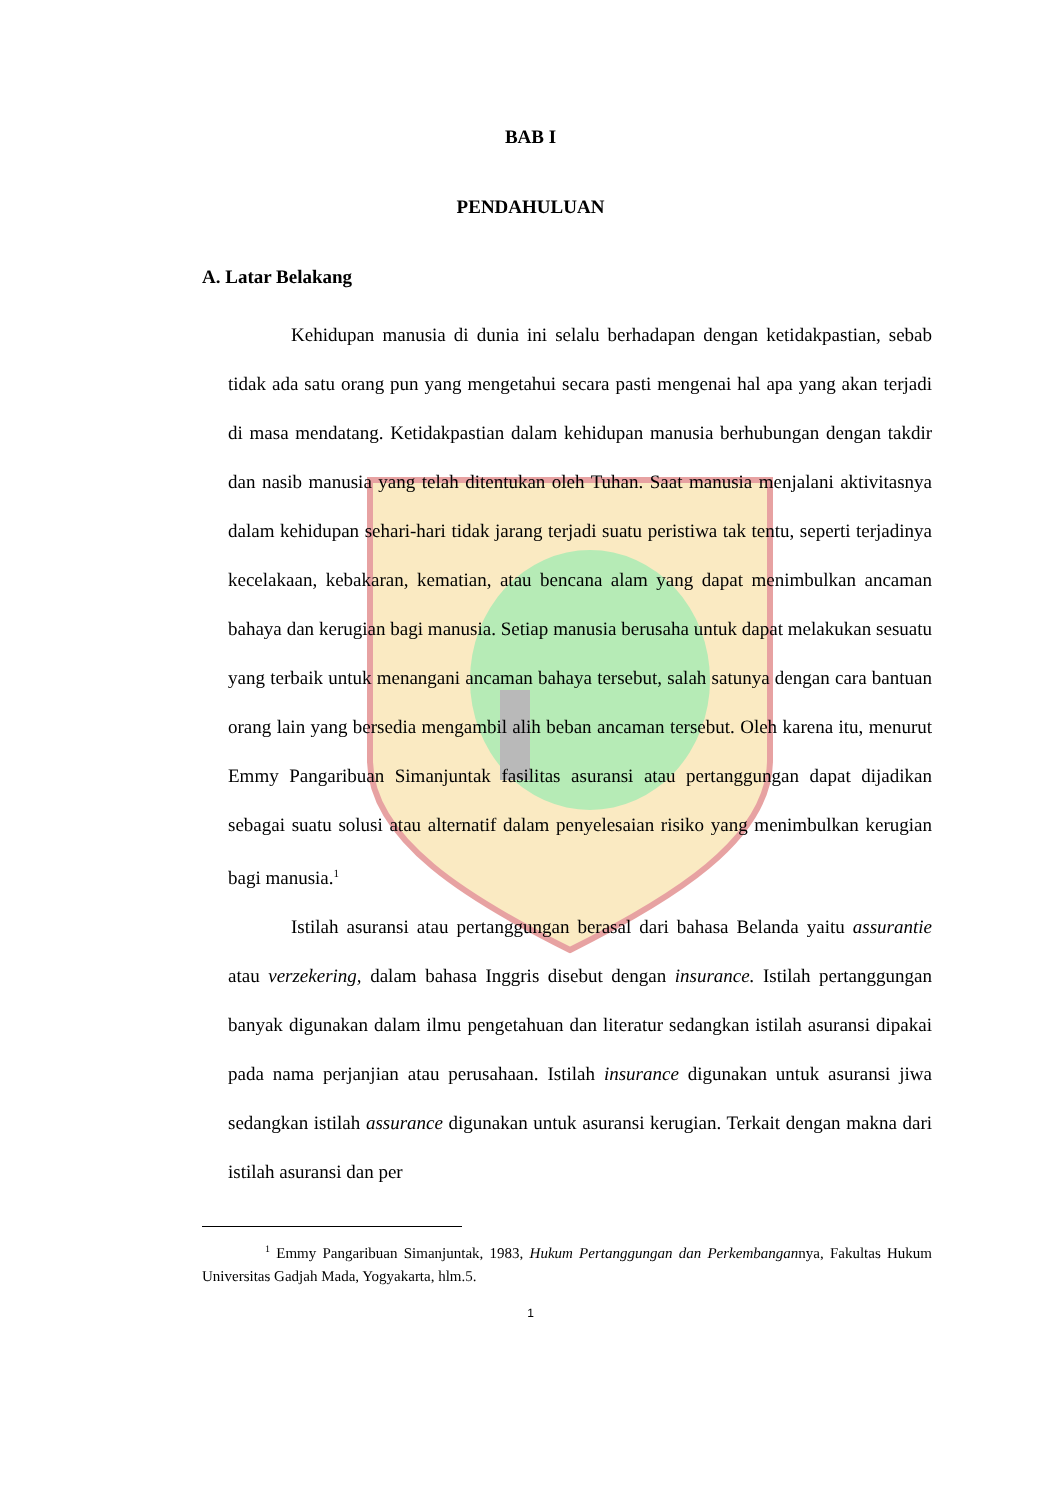BAB I
PENDAHULUAN
A. Latar Belakang
Kehidupan manusia di dunia ini selalu berhadapan dengan ketidakpastian, sebab tidak ada satu orang pun yang mengetahui secara pasti mengenai hal apa yang akan terjadi di masa mendatang. Ketidakpastian dalam kehidupan manusia berhubungan dengan takdir dan nasib manusia yang telah ditentukan oleh Tuhan. Saat manusia menjalani aktivitasnya dalam kehidupan sehari-hari tidak jarang terjadi suatu peristiwa tak tentu, seperti terjadinya kecelakaan, kebakaran, kematian, atau bencana alam yang dapat menimbulkan ancaman bahaya dan kerugian bagi manusia. Setiap manusia berusaha untuk dapat melakukan sesuatu yang terbaik untuk menangani ancaman bahaya tersebut, salah satunya dengan cara bantuan orang lain yang bersedia mengambil alih beban ancaman tersebut. Oleh karena itu, menurut Emmy Pangaribuan Simanjuntak fasilitas asuransi atau pertanggungan dapat dijadikan sebagai suatu solusi atau alternatif dalam penyelesaian risiko yang menimbulkan kerugian bagi manusia.<sup>1</sup>
Istilah asuransi atau pertanggungan berasal dari bahasa Belanda yaitu assurantie atau verzekering, dalam bahasa Inggris disebut dengan insurance. Istilah pertanggungan banyak digunakan dalam ilmu pengetahuan dan literatur sedangkan istilah asuransi dipakai pada nama perjanjian atau perusahaan. Istilah insurance digunakan untuk asuransi jiwa sedangkan istilah assurance digunakan untuk asuransi kerugian. Terkait dengan makna dari istilah asuransi dan per
<sup>1</sup> Emmy Pangaribuan Simanjuntak, 1983, Hukum Pertanggungan dan Perkembangannya, Fakultas Hukum Universitas Gadjah Mada, Yogyakarta, hlm.5.
1